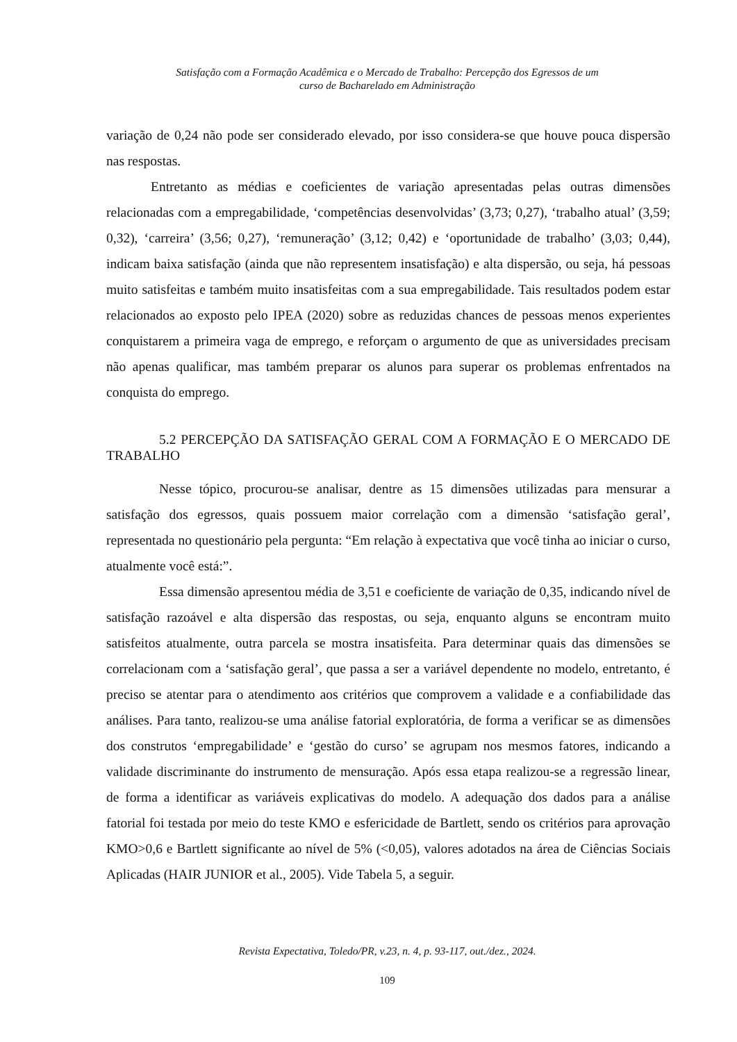Satisfação com a Formação Acadêmica e o Mercado de Trabalho: Percepção dos Egressos de um
curso de Bacharelado em Administração
variação de 0,24 não pode ser considerado elevado, por isso considera-se que houve pouca dispersão nas respostas.
Entretanto as médias e coeficientes de variação apresentadas pelas outras dimensões relacionadas com a empregabilidade, ‘competências desenvolvidas’ (3,73; 0,27), ‘trabalho atual’ (3,59; 0,32), ‘carreira’ (3,56; 0,27), ‘remuneração’ (3,12; 0,42) e ‘oportunidade de trabalho’ (3,03; 0,44), indicam baixa satisfação (ainda que não representem insatisfação) e alta dispersão, ou seja, há pessoas muito satisfeitas e também muito insatisfeitas com a sua empregabilidade. Tais resultados podem estar relacionados ao exposto pelo IPEA (2020) sobre as reduzidas chances de pessoas menos experientes conquistarem a primeira vaga de emprego, e reforçam o argumento de que as universidades precisam não apenas qualificar, mas também preparar os alunos para superar os problemas enfrentados na conquista do emprego.
5.2 PERCEPÇÃO DA SATISFAÇÃO GERAL COM A FORMAÇÃO E O MERCADO DE TRABALHO
Nesse tópico, procurou-se analisar, dentre as 15 dimensões utilizadas para mensurar a satisfação dos egressos, quais possuem maior correlação com a dimensão ‘satisfação geral’, representada no questionário pela pergunta: “Em relação à expectativa que você tinha ao iniciar o curso, atualmente você está:”.
Essa dimensão apresentou média de 3,51 e coeficiente de variação de 0,35, indicando nível de satisfação razoável e alta dispersão das respostas, ou seja, enquanto alguns se encontram muito satisfeitos atualmente, outra parcela se mostra insatisfeita. Para determinar quais das dimensões se correlacionam com a ‘satisfação geral’, que passa a ser a variável dependente no modelo, entretanto, é preciso se atentar para o atendimento aos critérios que comprovem a validade e a confiabilidade das análises. Para tanto, realizou-se uma análise fatorial exploratória, de forma a verificar se as dimensões dos construtos ‘empregabilidade’ e ‘gestão do curso’ se agrupam nos mesmos fatores, indicando a validade discriminante do instrumento de mensuração. Após essa etapa realizou-se a regressão linear, de forma a identificar as variáveis explicativas do modelo. A adequação dos dados para a análise fatorial foi testada por meio do teste KMO e esfericidade de Bartlett, sendo os critérios para aprovação KMO>0,6 e Bartlett significante ao nível de 5% (<0,05), valores adotados na área de Ciências Sociais Aplicadas (HAIR JUNIOR et al., 2005). Vide Tabela 5, a seguir.
Revista Expectativa, Toledo/PR, v.23, n. 4, p. 93-117, out./dez., 2024.
109